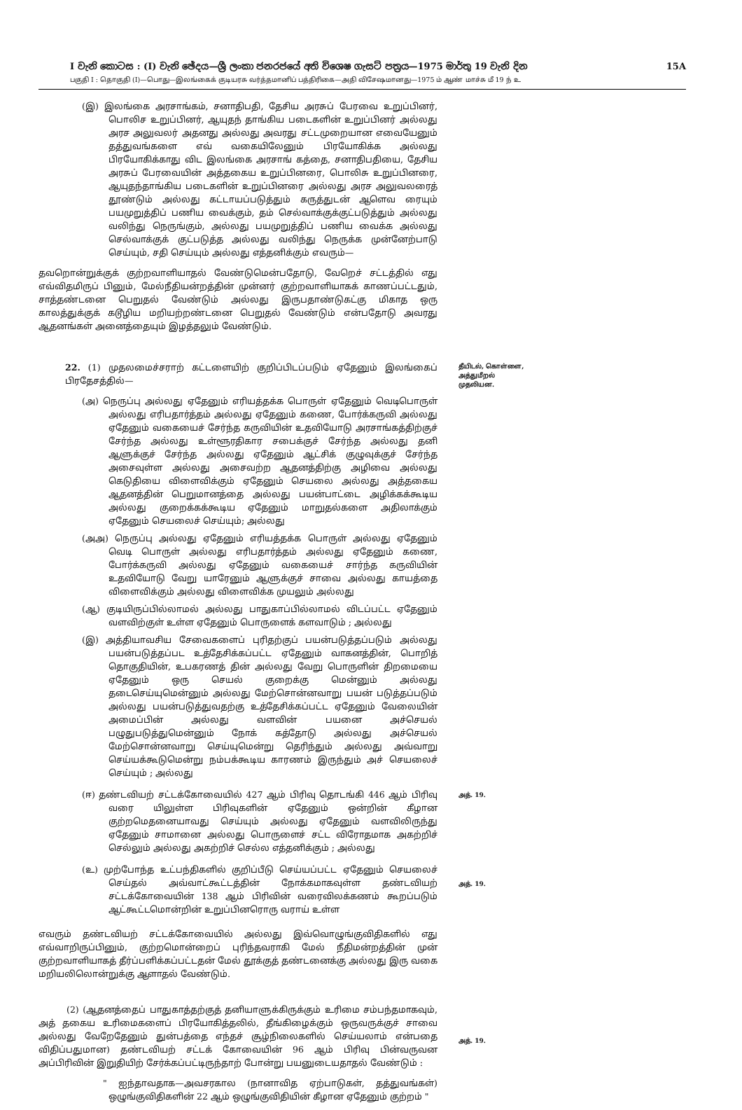I වැනි කොටස : (I) වැනි ඡේදය—ශ්‍රී ලංකා ජනරජයේ අති විශෙෂ ගැසට් පත්‍රය—1975 මාර්තු 19 වැනි දින 15A
பகுதி I : தொகுதி (I)—பொது—இலங்கைக் குடியரசு வர்த்தமானிப் பத்திரிகை—அதி விசேஷமானது—1975 ம் ஆண் மாச்சு மீ 19 ந் உ
(இ) இலங்கை அரசாங்கம், சனாதிபதி, தேசிய அரசுப் பேரவை உறுப்பினர், பொலிச உறுப்பினர், ஆயுதந் தாங்கிய படைகளின் உறுப்பினர் அல்லது அரச அலுவலர் அதனது அல்லது அவரது சட்டமுறையான எவையேனும் தத்துவங்களை எவ் வகையிலேனும் பிரயோகிக்க அல்லது பிரயோகிக்காது விட இலங்கை அரசாங் கத்தை, சனாதிபதியை, தேசிய அரசுப் பேரவையின் அத்தகைய உறுப்பினரை, பொலிசு உறுப்பினரை, ஆயுதந்தாங்கிய படைகளின் உறுப்பினரை அல்லது அரச அலுவலரைத் தூண்டும் அல்லது கட்டாயப்படுத்தும் கருத்துடன் ஆளெவ ரையும் பயமுறுத்திப் பணிய வைக்கும், தம் செல்வாக்குக்குட்படுத்தும் அல்லது வலிந்து நெருங்கும், அல்லது பயமுறுத்திப் பணிய வைக்க அல்லது செல்வாக்குக் குட்படுத்த அல்லது வலிந்து நெருக்க முன்னேற்பாடு செய்யும், சதி செய்யும் அல்லது எத்தனிக்கும் எவரும்—
தவறொன்றுக்குக் குற்றவாளியாதல் வேண்டுமென்பதோடு, வேறெச் சட்டத்தில் எது எவ்விதமிருப் பினும், மேல்நீதியன்றத்தின் முன்னர் குற்றவாளியாகக் காணப்பட்டதும், சாத்தண்டனை பெறுதல் வேண்டும் அல்லது இருபதாண்டுகட்கு மிகாத ஒரு காலத்துக்குக் கடூழிய மறியற்றண்டனை பெறுதல் வேண்டும் என்பதோடு அவரது ஆதனங்கள் அனைத்தையும் இழத்தலும் வேண்டும்.
22. (1) முதலமைச்சராற் கட்டளையிற் குறிப்பிடப்படும் ஏதேனும் இலங்கைப் பிரதேசத்தில்—
(அ) நெருப்பு அல்லது ஏதேனும் எரியத்தக்க பொருள் ஏதேனும் வெடிபொருள் அல்லது எரிபதார்த்தம் அல்லது ஏதேனும் கணை, போர்க்கருவி அல்லது ஏதேனும் வகையைச் சேர்ந்த கருவியின் உதவியோடு அரசாங்கத்திற்குச் சேர்ந்த அல்லது உள்ளூரதிகார சபைக்குச் சேர்ந்த அல்லது தனி ஆளுக்குச் சேர்ந்த அல்லது ஏதேனும் ஆட்சிக் குழுவுக்குச் சேர்ந்த அசைவுள்ள அல்லது அசைவற்ற ஆதனத்திற்கு அழிவை அல்லது கெடுதியை விளைவிக்கும் ஏதேனும் செயலை அல்லது அத்தகைய ஆதனத்தின் பெறுமானத்தை அல்லது பயன்பாட்டை அழிக்கக்கூடிய அல்லது குறைக்கக்கூடிய ஏதேனும் மாறுதல்களை அதிலாக்கும் ஏதேனும் செயலைச் செய்யும்; அல்லது
(அஅ) நெருப்பு அல்லது ஏதேனும் எரியத்தக்க பொருள் அல்லது ஏதேனும் வெடி பொருள் அல்லது எரிபதார்த்தம் அல்லது ஏதேனும் கணை, போர்க்கருவி அல்லது ஏதேனும் வகையைச் சார்ந்த கருவியின் உதவியோடு வேறு யாரேனும் ஆளுக்குச் சாவை அல்லது காயத்தை விளைவிக்கும் அல்லது விளைவிக்க முயலும் அல்லது
(ஆ) குடியிருப்பில்லாமல் அல்லது பாதுகாப்பில்லாமல் விடப்பட்ட ஏதேனும் வளவிற்குள் உள்ள ஏதேனும் பொருளைக் களவாடும் ; அல்லது
(இ) அத்தியாவசிய சேவைகளைப் புரிதற்குப் பயன்படுத்தப்படும் அல்லது பயன்படுத்தப்பட உத்தேசிக்கப்பட்ட ஏதேனும் வாகனத்தின், பொறித் தொகுதியின், உபகரணத் தின் அல்லது வேறு பொருளின் திறமையை ஏதேனும் ஒரு செயல் குறைக்கு மென்னும் அல்லது தடைசெய்யுமென்னும் அல்லது மேற்சொன்னவாறு பயன் படுத்தப்படும் அல்லது பயன்படுத்துவதற்கு உத்தேசிக்கப்பட்ட ஏதேனும் வேலையின் அமைப்பின் அல்லது வளவின் பயனை அச்செயல் பழுதுபடுத்துமென்னும் நோக் கத்தோடு அல்லது அச்செயல் மேற்சொன்னவாறு செய்யுமென்று தெரிந்தும் அல்லது அவ்வாறு செய்யக்கூடுமென்று நம்பக்கூடிய காரணம் இருந்தும் அச் செயலைச் செய்யும் ; அல்லது
தீயிடல், கொள்ளை, அத்துமீறல் முதலியன.
(ஈ) தண்டவியற் சட்டக்கோவையில் 427 ஆம் பிரிவு தொடங்கி 446 ஆம் பிரிவு வரை யிலுள்ள பிரிவுகளின் ஏதேனும் ஒன்றின் கீழான குற்றமெதனையாவது செய்யும் அல்லது ஏதேனும் வளவிலிருந்து ஏதேனும் சாமானை அல்லது பொருளைச் சட்ட விரோதமாக அகற்றிச் செல்லும் அல்லது அகற்றிச் செல்ல எத்தனிக்கும் ; அல்லது
அத். 19.
(உ) முற்போந்த உட்பந்திகளில் குறிப்பீடு செய்யப்பட்ட ஏதேனும் செயலைச் செய்தல் அவ்வாட்கூட்டத்தின் நோக்கமாகவுள்ள தண்டவியற் சட்டக்கோவையின் 138 ஆம் பிரிவின் வரைவிலக்கணம் கூறப்படும் ஆட்கூட்டமொன்றின் உறுப்பினரொரு வராய் உள்ள
அத். 19.
எவரும் தண்டவியற் சட்டக்கோவையில் அல்லது இவ்வொழுங்குவிதிகளில் எது எவ்வாறிருப்பினும், குற்றமொன்றைப் புரிந்தவராகி மேல் நீதிமன்றத்தின் முன் குற்றவாளியாகத் தீர்ப்பளிக்கப்பட்டதன் மேல் தூக்குத் தண்டனைக்கு அல்லது இரு வகை மறியலிலொன்றுக்கு ஆளாதல் வேண்டும்.
(2) (ஆதனத்தைப் பாதுகாத்தற்குத் தனியாளுக்கிருக்கும் உரிமை சம்பந்தமாகவும், அத் தகைய உரிமைகளைப் பிரயோகித்தலில், தீங்கிழைக்கும் ஒருவருக்குச் சாவை அல்லது வேறேதேனும் துன்பத்தை எந்தச் சூழ்நிலைகளில் செய்யலாம் என்பதை விதிப்பதுமான) தண்டவியற் சட்டக் கோவையின் 96 ஆம் பிரிவு பின்வருவன அப்பிரிவின் இறுதியிற் சேர்க்கப்பட்டிருந்தாற் போன்று பயனுடையதாதல் வேண்டும் :
" ஐந்தாவதாக—அவசரகால (நானாவித ஏற்பாடுகள், தத்துவங்கள்) ஒழுங்குவிதிகளின் 22 ஆம் ஒழுங்குவிதியின் கீழான ஏதேனும் குற்றம் "
அத். 19.